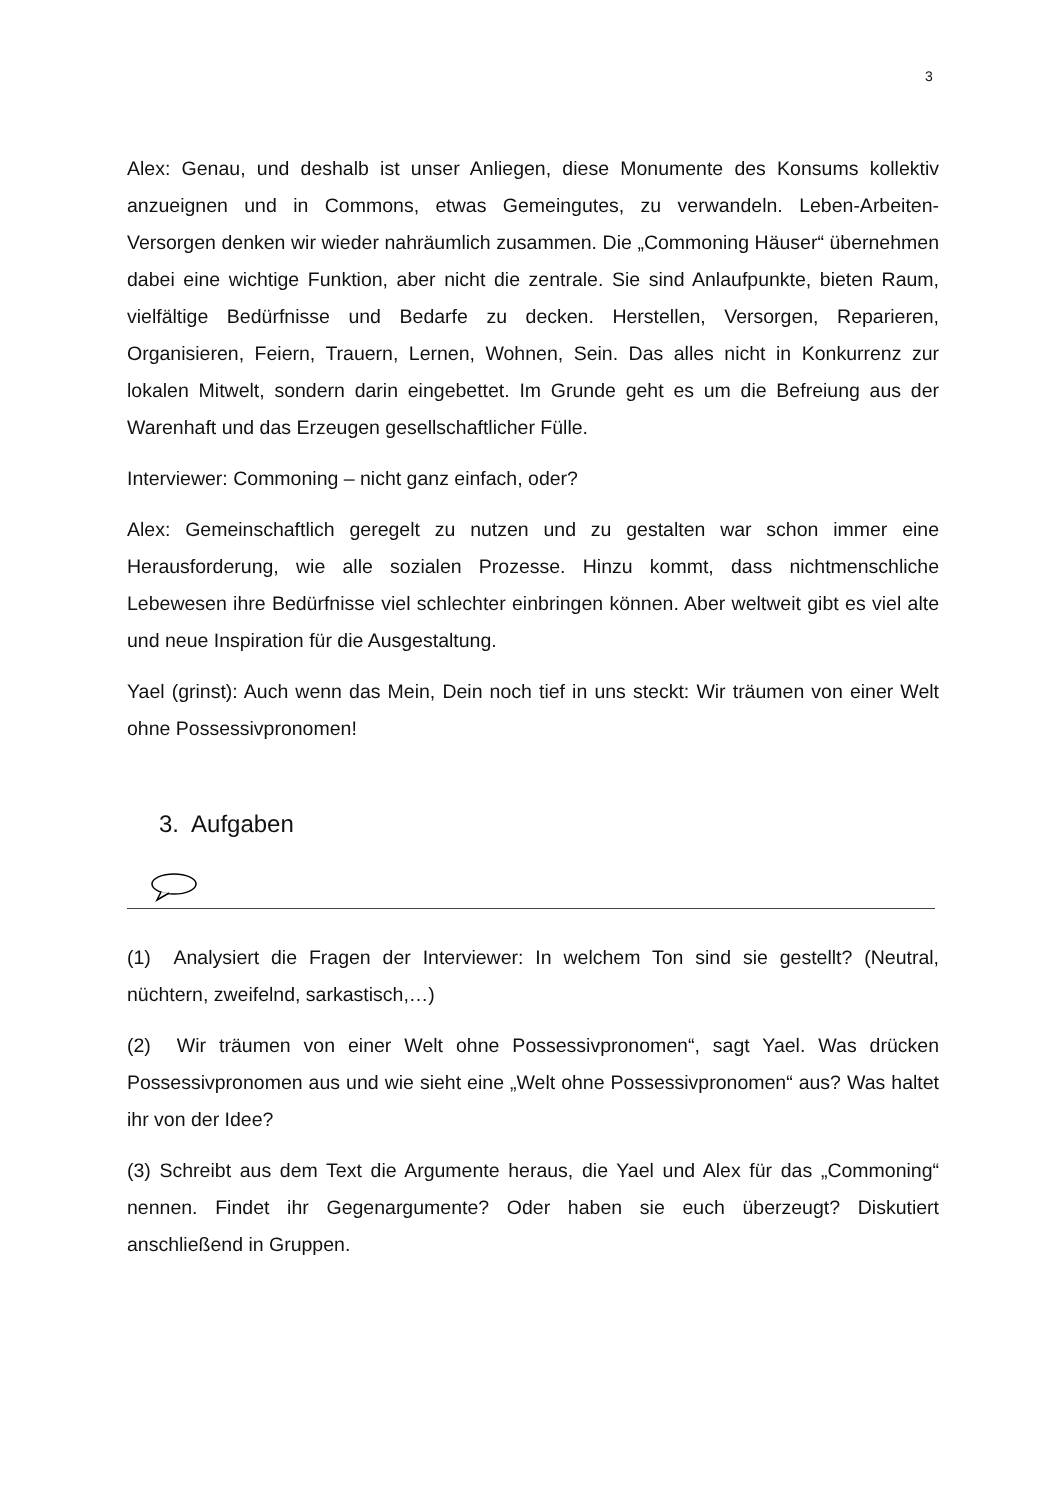3
Alex: Genau, und deshalb ist unser Anliegen, diese Monumente des Konsums kollektiv anzueignen und in Commons, etwas Gemeingutes, zu verwandeln. Leben-Arbeiten-Versorgen denken wir wieder nahräumlich zusammen. Die „Commoning Häuser“ übernehmen dabei eine wichtige Funktion, aber nicht die zentrale. Sie sind Anlaufpunkte, bieten Raum, vielfältige Bedürfnisse und Bedarfe zu decken. Herstellen, Versorgen, Reparieren, Organisieren, Feiern, Trauern, Lernen, Wohnen, Sein. Das alles nicht in Konkurrenz zur lokalen Mitwelt, sondern darin eingebettet. Im Grunde geht es um die Befreiung aus der Warenhaft und das Erzeugen gesellschaftlicher Fülle.
Interviewer: Commoning – nicht ganz einfach, oder?
Alex: Gemeinschaftlich geregelt zu nutzen und zu gestalten war schon immer eine Herausforderung, wie alle sozialen Prozesse. Hinzu kommt, dass nichtmenschliche Lebewesen ihre Bedürfnisse viel schlechter einbringen können. Aber weltweit gibt es viel alte und neue Inspiration für die Ausgestaltung.
Yael (grinst): Auch wenn das Mein, Dein noch tief in uns steckt: Wir träumen von einer Welt ohne Possessivpronomen!
3. Aufgaben
(1) Analysiert die Fragen der Interviewer: In welchem Ton sind sie gestellt? (Neutral, nüchtern, zweifelnd, sarkastisch,…)
(2) Wir träumen von einer Welt ohne Possessivpronomen“, sagt Yael. Was drücken Possessivpronomen aus und wie sieht eine „Welt ohne Possessivpronomen“ aus? Was haltet ihr von der Idee?
(3) Schreibt aus dem Text die Argumente heraus, die Yael und Alex für das „Commoning“ nennen. Findet ihr Gegenargumente? Oder haben sie euch überzeugt? Diskutiert anschließend in Gruppen.